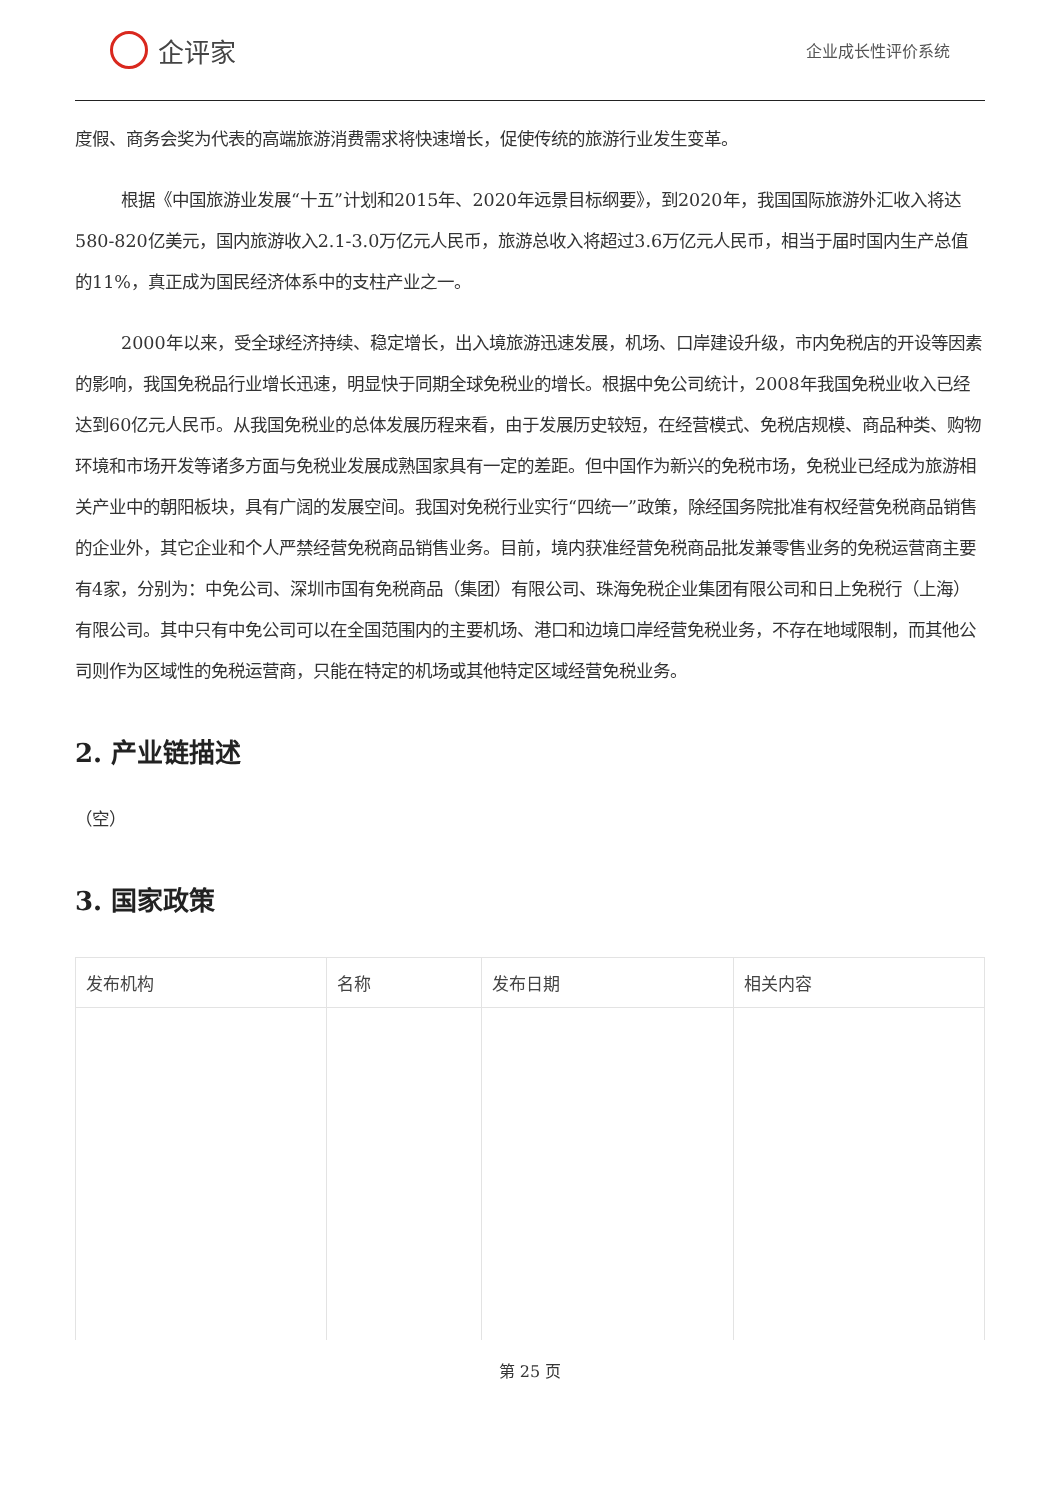企评家
企业成长性评价系统
度假、商务会奖为代表的高端旅游消费需求将快速增长，促使传统的旅游行业发生变革。
根据《中国旅游业发展“十五”计划和2015年、2020年远景目标纲要》，到2020年，我国国际旅游外汇收入将达580-820亿美元，国内旅游收入2.1-3.0万亿元人民币，旅游总收入将超过3.6万亿元人民币，相当于届时国内生产总值的11%，真正成为国民经济体系中的支柱产业之一。
2000年以来，受全球经济持续、稳定增长，出入境旅游迅速发展，机场、口岸建设升级，市内免税店的开设等因素的影响，我国免税品行业增长迅速，明显快于同期全球免税业的增长。根据中免公司统计，2008年我国免税业收入已经达到60亿元人民币。从我国免税业的总体发展历程来看，由于发展历史较短，在经营模式、免税店规模、商品种类、购物环境和市场开发等诸多方面与免税业发展成熟国家具有一定的差距。但中国作为新兴的免税市场，免税业已经成为旅游相关产业中的朝阳板块，具有广阔的发展空间。我国对免税行业实行“四统一”政策，除经国务院批准有权经营免税商品销售的企业外，其它企业和个人严禁经营免税商品销售业务。目前，境内获准经营免税商品批发兼零售业务的免税运营商主要有4家，分别为：中免公司、深圳市国有免税商品（集团）有限公司、珠海免税企业集团有限公司和日上免税行（上海）有限公司。其中只有中免公司可以在全国范围内的主要机场、港口和边境口岸经营免税业务，不存在地域限制，而其他公司则作为区域性的免税运营商，只能在特定的机场或其他特定区域经营免税业务。
2. 产业链描述
（空）
3. 国家政策
| 发布机构 | 名称 | 发布日期 | 相关内容 |
| --- | --- | --- | --- |
第 25 页